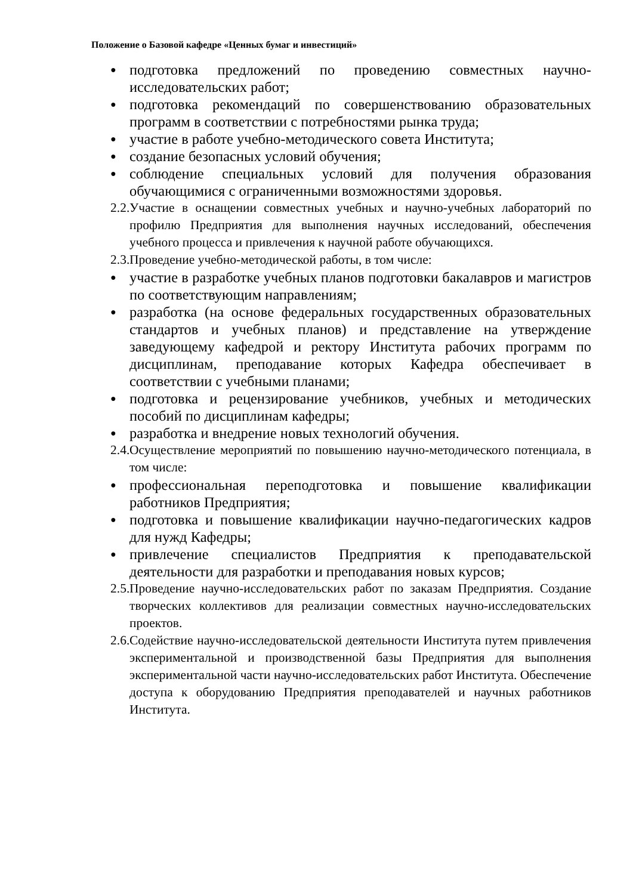Положение о Базовой кафедре «Ценных бумаг и инвестиций»
● подготовка предложений по проведению совместных научно-исследовательских работ;
● подготовка рекомендаций по совершенствованию образовательных программ в соответствии с потребностями рынка труда;
● участие в работе учебно-методического совета Института;
● создание безопасных условий обучения;
● соблюдение специальных условий для получения образования обучающимися с ограниченными возможностями здоровья.
2.2. Участие в оснащении совместных учебных и научно-учебных лабораторий по профилю Предприятия для выполнения научных исследований, обеспечения учебного процесса и привлечения к научной работе обучающихся.
2.3. Проведение учебно-методической работы, в том числе:
● участие в разработке учебных планов подготовки бакалавров и магистров по соответствующим направлениям;
● разработка (на основе федеральных государственных образовательных стандартов и учебных планов) и представление на утверждение заведующему кафедрой и ректору Института рабочих программ по дисциплинам, преподавание которых Кафедра обеспечивает в соответствии с учебными планами;
● подготовка и рецензирование учебников, учебных и методических пособий по дисциплинам кафедры;
● разработка и внедрение новых технологий обучения.
2.4. Осуществление мероприятий по повышению научно-методического потенциала, в том числе:
● профессиональная переподготовка и повышение квалификации работников Предприятия;
● подготовка и повышение квалификации научно-педагогических кадров для нужд Кафедры;
● привлечение специалистов Предприятия к преподавательской деятельности для разработки и преподавания новых курсов;
2.5. Проведение научно-исследовательских работ по заказам Предприятия. Создание творческих коллективов для реализации совместных научно-исследовательских проектов.
2.6. Содействие научно-исследовательской деятельности Института путем привлечения экспериментальной и производственной базы Предприятия для выполнения экспериментальной части научно-исследовательских работ Института. Обеспечение доступа к оборудованию Предприятия преподавателей и научных работников Института.